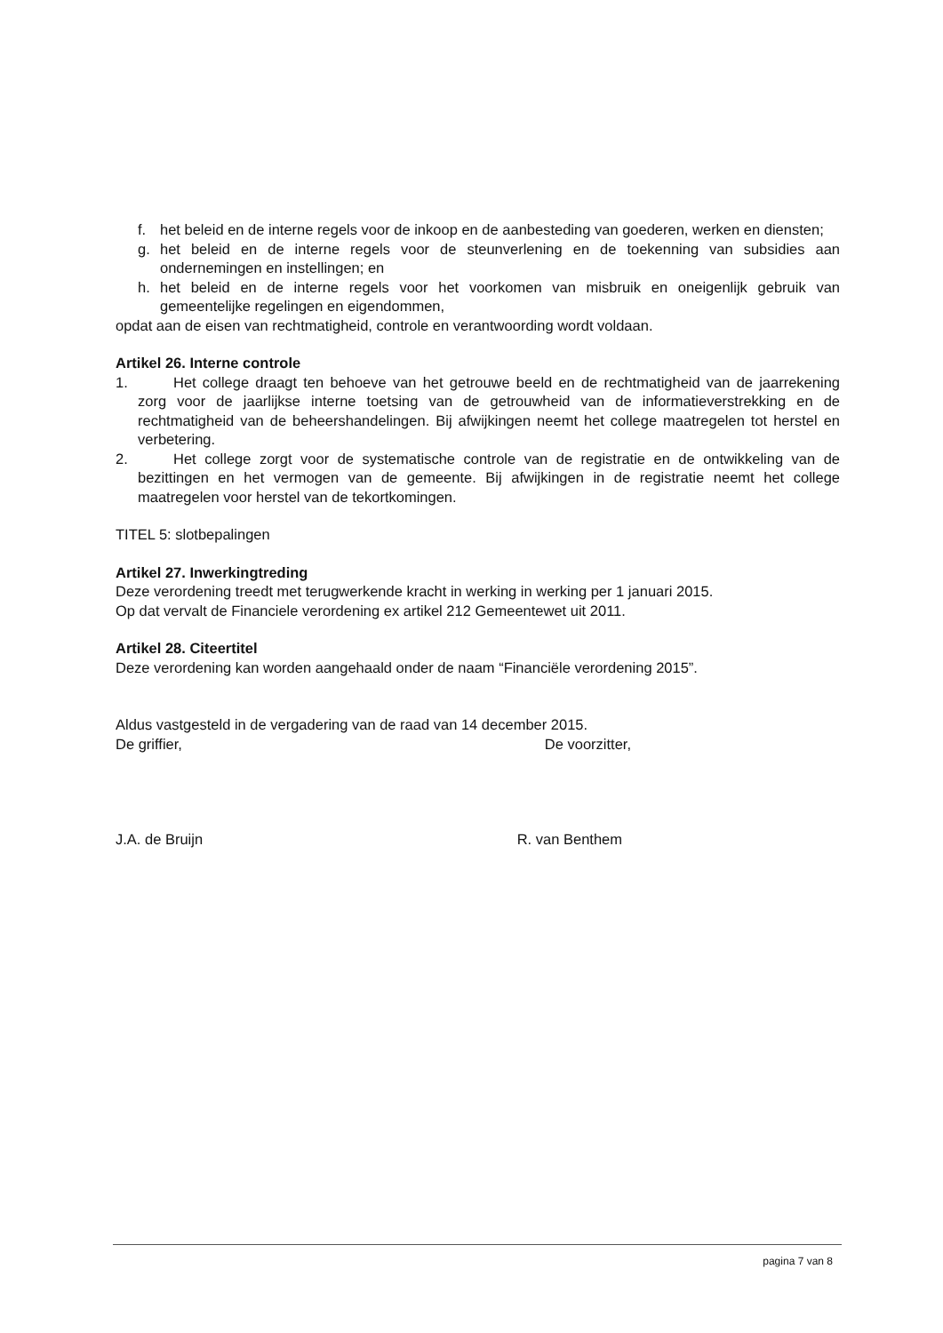f. het beleid en de interne regels voor de inkoop en de aanbesteding van goederen, werken en diensten;
g. het beleid en de interne regels voor de steunverlening en de toekenning van subsidies aan ondernemingen en instellingen; en
h. het beleid en de interne regels voor het voorkomen van misbruik en oneigenlijk gebruik van gemeentelijke regelingen en eigendommen,
opdat aan de eisen van rechtmatigheid, controle en verantwoording wordt voldaan.
Artikel 26. Interne controle
1. Het college draagt ten behoeve van het getrouwe beeld en de rechtmatigheid van de jaarrekening zorg voor de jaarlijkse interne toetsing van de getrouwheid van de informatieverstrekking en de rechtmatigheid van de beheershandelingen. Bij afwijkingen neemt het college maatregelen tot herstel en verbetering.
2. Het college zorgt voor de systematische controle van de registratie en de ontwikkeling van de bezittingen en het vermogen van de gemeente. Bij afwijkingen in de registratie neemt het college maatregelen voor herstel van de tekortkomingen.
TITEL 5: slotbepalingen
Artikel 27. Inwerkingtreding
Deze verordening treedt met terugwerkende kracht in werking in werking per 1 januari 2015.
Op dat vervalt de Financiele verordening ex artikel 212 Gemeentewet uit 2011.
Artikel 28. Citeertitel
Deze verordening kan worden aangehaald onder de naam “Financiële verordening 2015”.
Aldus vastgesteld in de vergadering van de raad van 14 december 2015.
De griffier, De voorzitter,
J.A. de Bruijn R. van Benthem
pagina 7 van 8